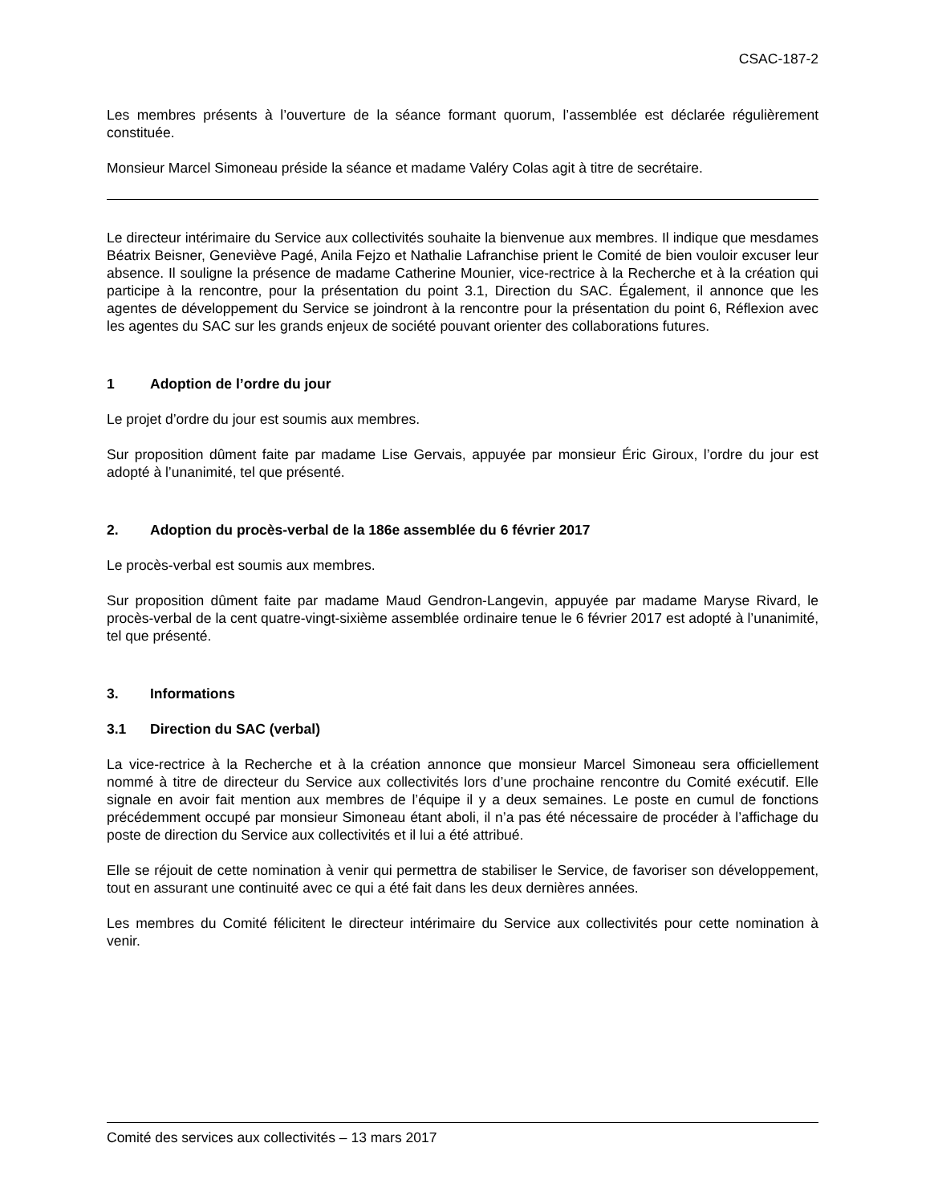CSAC-187-2
Les membres présents à l’ouverture de la séance formant quorum, l’assemblée est déclarée régulièrement constituée.
Monsieur Marcel Simoneau préside la séance et madame Valéry Colas agit à titre de secrétaire.
Le directeur intérimaire du Service aux collectivités souhaite la bienvenue aux membres. Il indique que mesdames Béatrix Beisner, Geneviève Pagé, Anila Fejzo et Nathalie Lafranchise prient le Comité de bien vouloir excuser leur absence. Il souligne la présence de madame Catherine Mounier, vice-rectrice à la Recherche et à la création qui participe à la rencontre, pour la présentation du point 3.1, Direction du SAC. Également, il annonce que les agentes de développement du Service se joindront à la rencontre pour la présentation du point 6, Réflexion avec les agentes du SAC sur les grands enjeux de société pouvant orienter des collaborations futures.
1 Adoption de l’ordre du jour
Le projet d’ordre du jour est soumis aux membres.
Sur proposition dûment faite par madame Lise Gervais, appuyée par monsieur Éric Giroux, l’ordre du jour est adopté à l’unanimité, tel que présenté.
2. Adoption du procès-verbal de la 186e assemblée du 6 février 2017
Le procès-verbal est soumis aux membres.
Sur proposition dûment faite par madame Maud Gendron-Langevin, appuyée par madame Maryse Rivard, le procès-verbal de la cent quatre-vingt-sixième assemblée ordinaire tenue le 6 février 2017 est adopté à l’unanimité, tel que présenté.
3. Informations
3.1 Direction du SAC (verbal)
La vice-rectrice à la Recherche et à la création annonce que monsieur Marcel Simoneau sera officiellement nommé à titre de directeur du Service aux collectivités lors d’une prochaine rencontre du Comité exécutif. Elle signale en avoir fait mention aux membres de l’équipe il y a deux semaines. Le poste en cumul de fonctions précédemment occupé par monsieur Simoneau étant aboli, il n’a pas été nécessaire de procéder à l’affichage du poste de direction du Service aux collectivités et il lui a été attribué.
Elle se réjouit de cette nomination à venir qui permettra de stabiliser le Service, de favoriser son développement, tout en assurant une continuité avec ce qui a été fait dans les deux dernières années.
Les membres du Comité félicitent le directeur intérimaire du Service aux collectivités pour cette nomination à venir.
Comité des services aux collectivités – 13 mars 2017